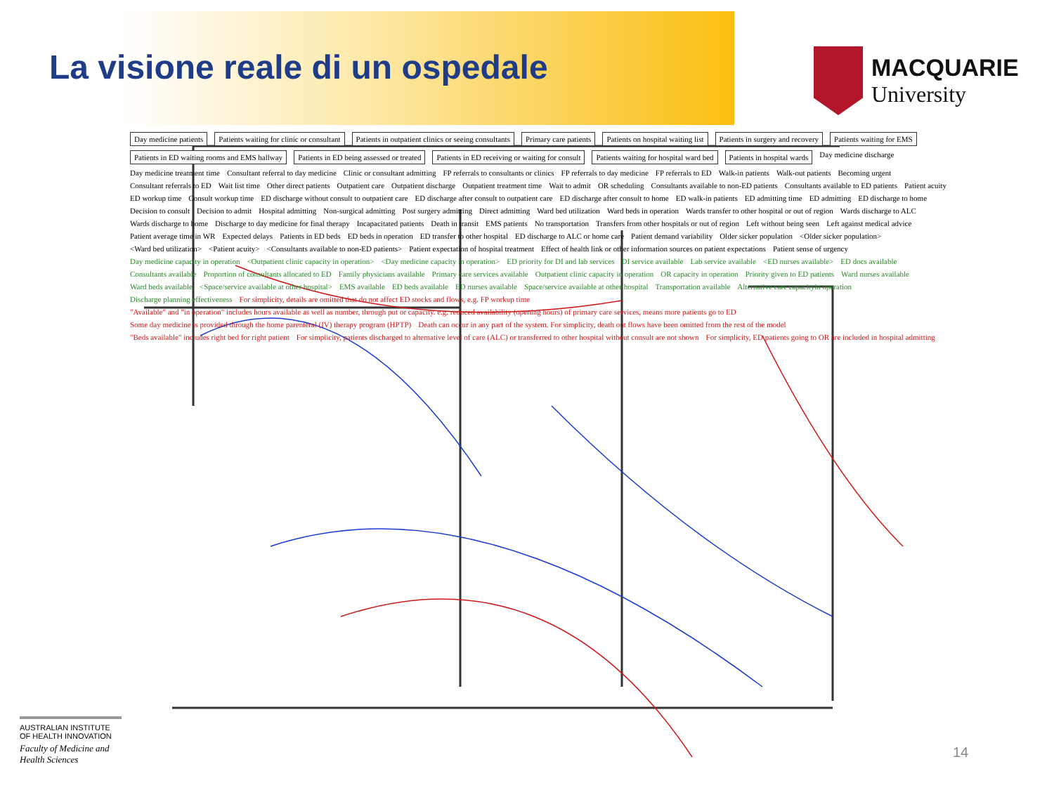La visione reale di un ospedale
MACQUARIE
University
Day medicine patients
Patients waiting for clinic or consultant
Patients in outpatient clinics or seeing consultants
Primary care patients
Patients on hospital waiting list
Patients in surgery and recovery
Patients waiting for EMS
Patients in ED waiting rooms and EMS hallway
Patients in ED being assessed or treated
Patients in ED receiving or waiting for consult
Patients waiting for hospital ward bed
Patients in hospital wards
Day medicine discharge Day medicine treatment time Consultant referral to day medicine Clinic or consultant admitting FP referrals to consultants or clinics FP referrals to day medicine FP referrals to ED Walk-in patients Walk-out patients Becoming urgent Consultant referrals to ED Wait list time Other direct patients Outpatient care Outpatient discharge Outpatient treatment time Wait to admit OR scheduling Consultants available to non-ED patients Consultants available to ED patients Patient acuity ED workup time Consult workup time ED discharge without consult to outpatient care ED discharge after consult to outpatient care ED discharge after consult to home ED walk-in patients ED admitting time ED admitting ED discharge to home Decision to consult Decision to admit Hospital admitting Non-surgical admitting Post surgery admitting Direct admitting Ward bed utilization Ward beds in operation Wards transfer to other hospital or out of region Wards discharge to ALC Wards discharge to home Discharge to day medicine for final therapy Incapacitated patients Death in transit EMS patients No transportation Transfers from other hospitals or out of region Left without being seen Left against medical advice Patient average time in WR Expected delays Patients in ED beds ED beds in operation ED transfer to other hospital ED discharge to ALC or home care Patient demand variability Older sicker population <Older sicker population> <Ward bed utilization> <Patient acuity> <Consultants available to non-ED patients> Patient expectation of hospital treatment Effect of health link or other information sources on patient expectations Patient sense of urgency Day medicine capacity in operation <Outpatient clinic capacity in operation> <Day medicine capacity in operation> ED priority for DI and lab services DI service available Lab service available <ED nurses available> ED docs available Consultants available Proportion of consultants allocated to ED Family physicians available Primary care services available Outpatient clinic capacity in operation OR capacity in operation Priority given to ED patients Ward nurses available Ward beds available <Space/service available at other hospital> EMS available ED beds available ED nurses available Space/service available at other hospital Transportation available Alternative care capacityin operation Discharge planning effectiveness For simplicity, details are omitted that do not affect ED stocks and flows, e.g. FP workup time "Available" and "in operation" includes hours available as well as number, through put or capacity. e.g. reduced availability (opening hours) of primary care services, means more patients go to ED Some day medicine is provided through the home parenteral (IV) therapy program (HPTP) Death can occur in any part of the system. For simplicity, death out flows have been omitted from the rest of the model "Beds available" includes right bed for right patient For simplicity, patients discharged to alternative level of care (ALC) or transferred to other hospital without consult are not shown For simplicity, ED patients going to OR are included in hospital admitting
AUSTRALIAN INSTITUTE OF HEALTH INNOVATION
Faculty of Medicine and Health Sciences
14